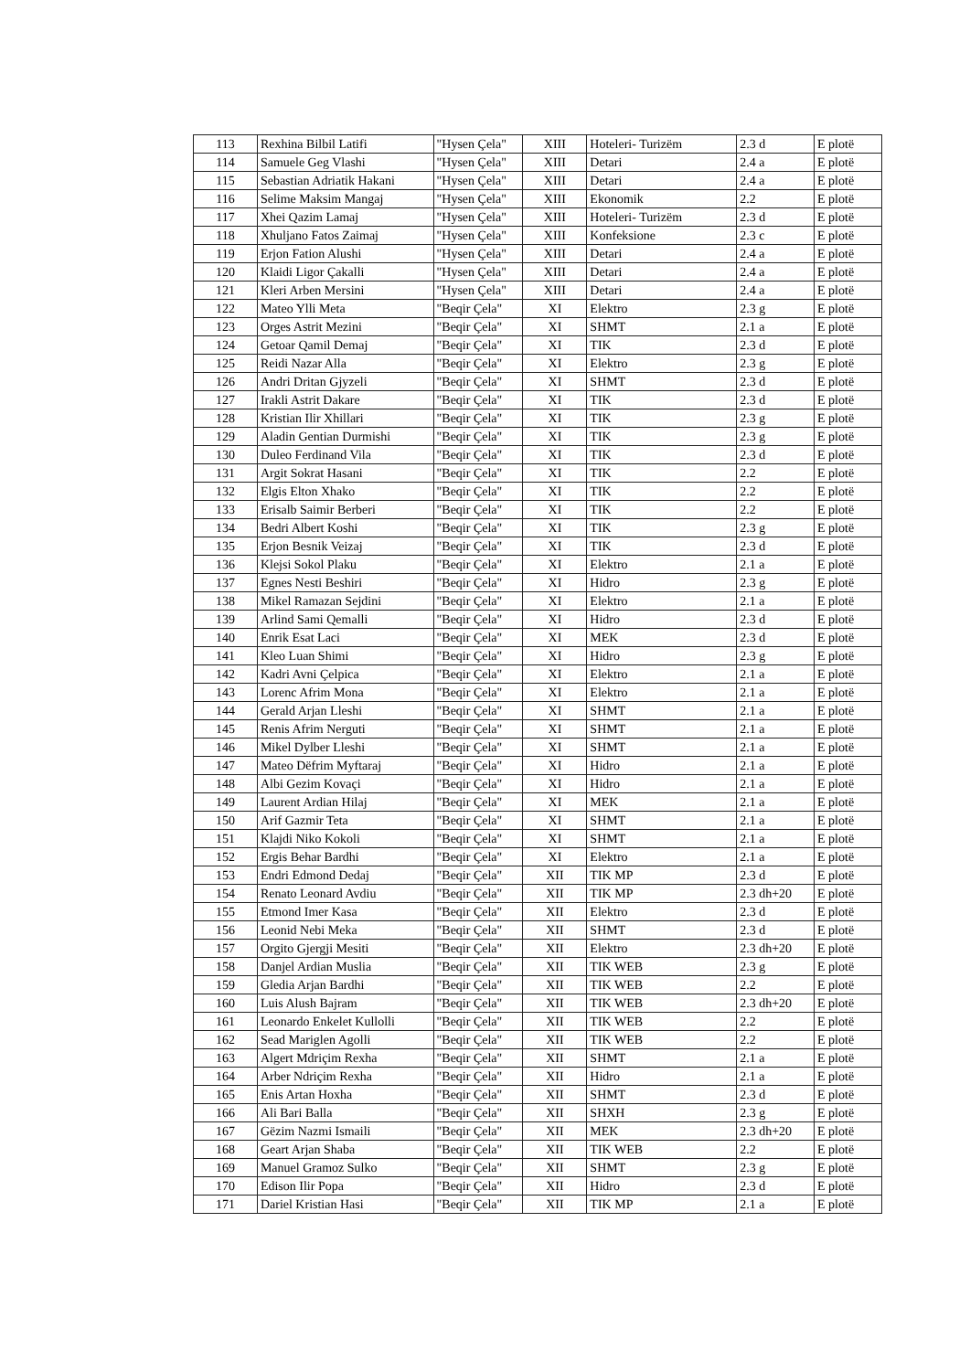| 113 | Rexhina Bilbil Latifi | "Hysen Çela" | XIII | Hoteleri- Turizëm | 2.3 d | E plotë |
| 114 | Samuele Geg Vlashi | "Hysen Çela" | XIII | Detari | 2.4 a | E plotë |
| 115 | Sebastian Adriatik Hakani | "Hysen Çela" | XIII | Detari | 2.4 a | E plotë |
| 116 | Selime Maksim Mangaj | "Hysen Çela" | XIII | Ekonomik | 2.2 | E plotë |
| 117 | Xhei Qazim Lamaj | "Hysen Çela" | XIII | Hoteleri- Turizëm | 2.3 d | E plotë |
| 118 | Xhuljano Fatos Zaimaj | "Hysen Çela" | XIII | Konfeksione | 2.3 c | E plotë |
| 119 | Erjon Fation Alushi | "Hysen Çela" | XIII | Detari | 2.4 a | E plotë |
| 120 | Klaidi Ligor Çakalli | "Hysen Çela" | XIII | Detari | 2.4 a | E plotë |
| 121 | Kleri Arben Mersini | "Hysen Çela" | XIII | Detari | 2.4 a | E plotë |
| 122 | Mateo Ylli Meta | "Beqir Çela" | XI | Elektro | 2.3 g | E plotë |
| 123 | Orges Astrit Mezini | "Beqir Çela" | XI | SHMT | 2.1 a | E plotë |
| 124 | Getoar Qamil Demaj | "Beqir Çela" | XI | TIK | 2.3 d | E plotë |
| 125 | Reidi Nazar Alla | "Beqir Çela" | XI | Elektro | 2.3 g | E plotë |
| 126 | Andri Dritan Gjyzeli | "Beqir Çela" | XI | SHMT | 2.3 d | E plotë |
| 127 | Irakli Astrit Dakare | "Beqir Çela" | XI | TIK | 2.3 d | E plotë |
| 128 | Kristian Ilir Xhillari | "Beqir Çela" | XI | TIK | 2.3 g | E plotë |
| 129 | Aladin Gentian Durmishi | "Beqir Çela" | XI | TIK | 2.3 g | E plotë |
| 130 | Duleo Ferdinand Vila | "Beqir Çela" | XI | TIK | 2.3 d | E plotë |
| 131 | Argit Sokrat Hasani | "Beqir Çela" | XI | TIK | 2.2 | E plotë |
| 132 | Elgis Elton Xhako | "Beqir Çela" | XI | TIK | 2.2 | E plotë |
| 133 | Erisalb Saimir Berberi | "Beqir Çela" | XI | TIK | 2.2 | E plotë |
| 134 | Bedri Albert Koshi | "Beqir Çela" | XI | TIK | 2.3 g | E plotë |
| 135 | Erjon Besnik Veizaj | "Beqir Çela" | XI | TIK | 2.3 d | E plotë |
| 136 | Klejsi Sokol Plaku | "Beqir Çela" | XI | Elektro | 2.1 a | E plotë |
| 137 | Egnes Nesti Beshiri | "Beqir Çela" | XI | Hidro | 2.3 g | E plotë |
| 138 | Mikel Ramazan Sejdini | "Beqir Çela" | XI | Elektro | 2.1 a | E plotë |
| 139 | Arlind Sami Qemalli | "Beqir Çela" | XI | Hidro | 2.3 d | E plotë |
| 140 | Enrik Esat Laci | "Beqir Çela" | XI | MEK | 2.3 d | E plotë |
| 141 | Kleo Luan Shimi | "Beqir Çela" | XI | Hidro | 2.3 g | E plotë |
| 142 | Kadri Avni Çelpica | "Beqir Çela" | XI | Elektro | 2.1 a | E plotë |
| 143 | Lorenc Afrim Mona | "Beqir Çela" | XI | Elektro | 2.1 a | E plotë |
| 144 | Gerald Arjan Lleshi | "Beqir Çela" | XI | SHMT | 2.1 a | E plotë |
| 145 | Renis Afrim Nerguti | "Beqir Çela" | XI | SHMT | 2.1 a | E plotë |
| 146 | Mikel Dylber Lleshi | "Beqir Çela" | XI | SHMT | 2.1 a | E plotë |
| 147 | Mateo Dëfrim Myftaraj | "Beqir Çela" | XI | Hidro | 2.1 a | E plotë |
| 148 | Albi Gezim Kovaçi | "Beqir Çela" | XI | Hidro | 2.1 a | E plotë |
| 149 | Laurent Ardian Hilaj | "Beqir Çela" | XI | MEK | 2.1 a | E plotë |
| 150 | Arif Gazmir Teta | "Beqir Çela" | XI | SHMT | 2.1 a | E plotë |
| 151 | Klajdi Niko Kokoli | "Beqir Çela" | XI | SHMT | 2.1 a | E plotë |
| 152 | Ergis Behar Bardhi | "Beqir Çela" | XI | Elektro | 2.1 a | E plotë |
| 153 | Endri Edmond Dedaj | "Beqir Çela" | XII | TIK MP | 2.3 d | E plotë |
| 154 | Renato Leonard Avdiu | "Beqir Çela" | XII | TIK MP | 2.3 dh+20 | E plotë |
| 155 | Etmond Imer Kasa | "Beqir Çela" | XII | Elektro | 2.3 d | E plotë |
| 156 | Leonid Nebi Meka | "Beqir Çela" | XII | SHMT | 2.3 d | E plotë |
| 157 | Orgito Gjergji Mesiti | "Beqir Çela" | XII | Elektro | 2.3 dh+20 | E plotë |
| 158 | Danjel Ardian Muslia | "Beqir Çela" | XII | TIK WEB | 2.3 g | E plotë |
| 159 | Gledia Arjan Bardhi | "Beqir Çela" | XII | TIK WEB | 2.2 | E plotë |
| 160 | Luis Alush Bajram | "Beqir Çela" | XII | TIK WEB | 2.3 dh+20 | E plotë |
| 161 | Leonardo Enkelet Kullolli | "Beqir Çela" | XII | TIK WEB | 2.2 | E plotë |
| 162 | Sead Mariglen Agolli | "Beqir Çela" | XII | TIK WEB | 2.2 | E plotë |
| 163 | Algert Mdriçim Rexha | "Beqir Çela" | XII | SHMT | 2.1 a | E plotë |
| 164 | Arber Ndriçim Rexha | "Beqir Çela" | XII | Hidro | 2.1 a | E plotë |
| 165 | Enis Artan Hoxha | "Beqir Çela" | XII | SHMT | 2.3 d | E plotë |
| 166 | Ali Bari Balla | "Beqir Çela" | XII | SHXH | 2.3 g | E plotë |
| 167 | Gëzim Nazmi Ismaili | "Beqir Çela" | XII | MEK | 2.3 dh+20 | E plotë |
| 168 | Geart Arjan Shaba | "Beqir Çela" | XII | TIK WEB | 2.2 | E plotë |
| 169 | Manuel Gramoz Sulko | "Beqir Çela" | XII | SHMT | 2.3 g | E plotë |
| 170 | Edison Ilir Popa | "Beqir Çela" | XII | Hidro | 2.3 d | E plotë |
| 171 | Dariel Kristian Hasi | "Beqir Çela" | XII | TIK MP | 2.1 a | E plotë |